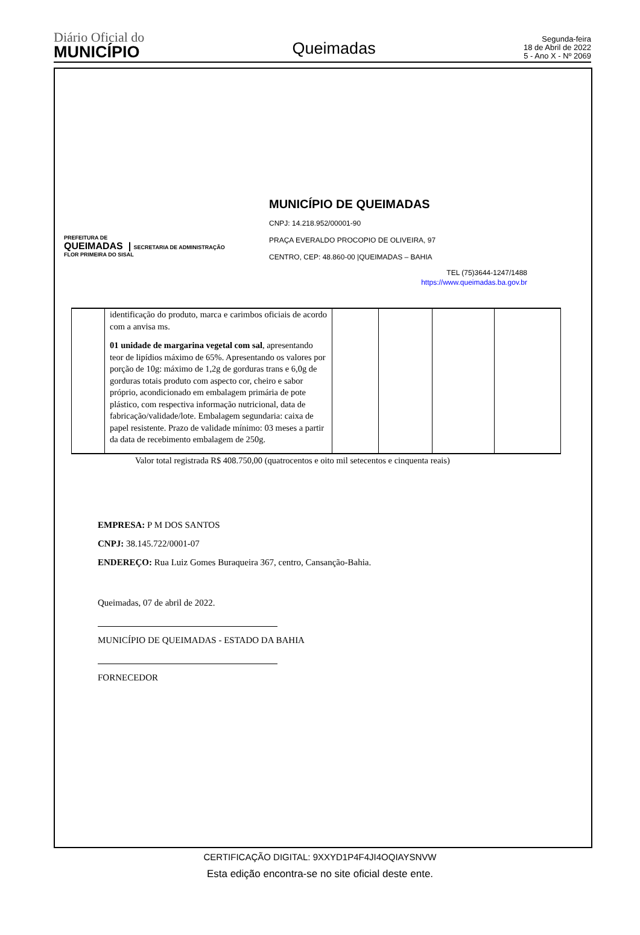Diário Oficial do
MUNICÍPIO
Queimadas
Segunda-feira
18 de Abril de 2022
5 - Ano X - Nº 2069
PREFEITURA DE
QUEIMADAS | SECRETARIA DE ADMINISTRAÇÃO
FLOR PRIMEIRA DO SISAL
MUNICÍPIO DE QUEIMADAS
CNPJ: 14.218.952/00001-90
PRAÇA EVERALDO PROCOPIO DE OLIVEIRA, 97
CENTRO, CEP: 48.860-00 |QUEIMADAS – BAHIA
TEL (75)3644-1247/1488
https://www.queimadas.ba.gov.br
| | identificação do produto, marca e carimbos oficiais de acordo com a anvisa ms. 01 unidade de margarina vegetal com sal , apresentando teor de lipídios máximo de 65%. Apresentando os valores por porção de 10g: máximo de 1,2g de gorduras trans e 6,0g de gorduras totais produto com aspecto cor, cheiro e sabor próprio, acondicionado em embalagem primária de pote plástico, com respectiva informação nutricional, data de fabricação/validade/lote. Embalagem segundaria: caixa de papel resistente. Prazo de validade mínimo: 03 meses a partir da data de recebimento embalagem de 250g. | | | | |
Valor total registrada R$ 408.750,00 (quatrocentos e oito mil setecentos e cinquenta reais)
EMPRESA: P M DOS SANTOS
CNPJ: 38.145.722/0001-07
ENDEREÇO: Rua Luiz Gomes Buraqueira 367, centro, Cansanção-Bahia.
Queimadas, 07 de abril de 2022.
MUNICÍPIO DE QUEIMADAS - ESTADO DA BAHIA
FORNECEDOR
CERTIFICAÇÃO DIGITAL: 9XXYD1P4F4JI4OQIAYSNVW
Esta edição encontra-se no site oficial deste ente.